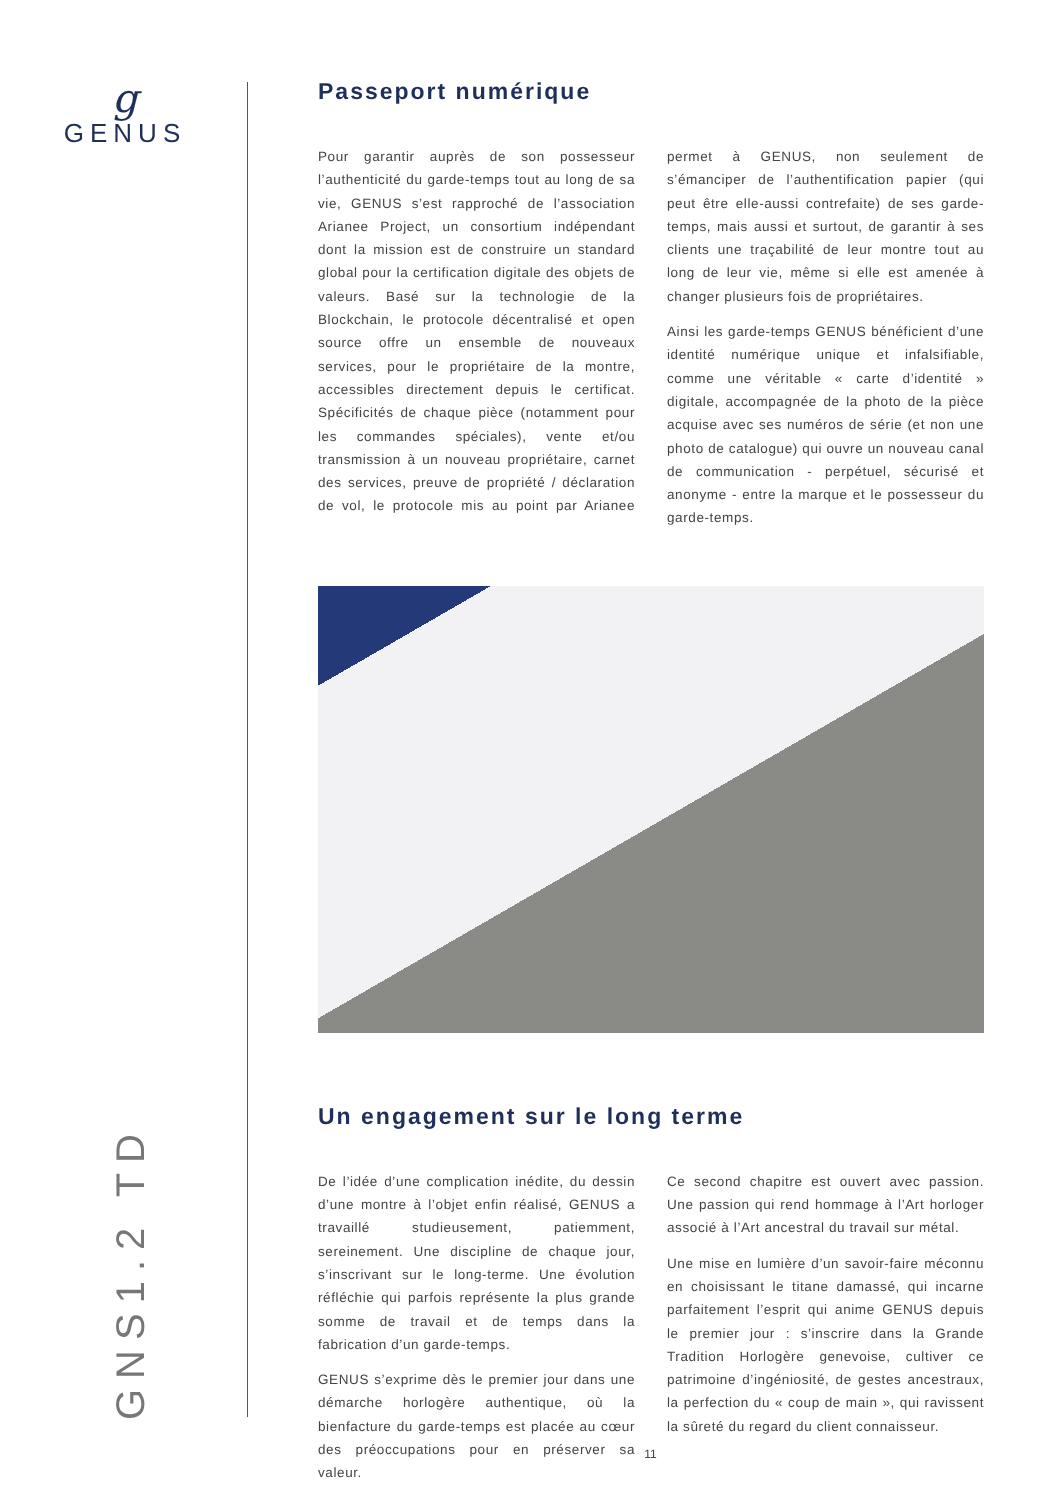g
GENUS
GNS1.2 TD
Passeport numérique
Pour garantir auprès de son possesseur l’authenticité du garde-temps tout au long de sa vie, GENUS s’est rapproché de l’association Arianee Project, un consortium indépendant dont la mission est de construire un standard global pour la certification digitale des objets de valeurs. Basé sur la technologie de la Blockchain, le protocole décentralisé et open source offre un ensemble de nouveaux services, pour le propriétaire de la montre, accessibles directement depuis le certificat. Spécificités de chaque pièce (notamment pour les commandes spéciales), vente et/ou transmission à un nouveau propriétaire, carnet des services, preuve de propriété / déclaration de vol, le protocole mis au point par Arianee permet à GENUS, non seulement de s’émanciper de l’authentification papier (qui peut être elle-aussi contrefaite) de ses garde-temps, mais aussi et surtout, de garantir à ses clients une traçabilité de leur montre tout au long de leur vie, même si elle est amenée à changer plusieurs fois de propriétaires.
Ainsi les garde-temps GENUS bénéficient d’une identité numérique unique et infalsifiable, comme une véritable « carte d’identité » digitale, accompagnée de la photo de la pièce acquise avec ses numéros de série (et non une photo de catalogue) qui ouvre un nouveau canal de communication - perpétuel, sécurisé et anonyme - entre la marque et le possesseur du garde-temps.
Un engagement sur le long terme
De l’idée d’une complication inédite, du dessin d’une montre à l’objet enfin réalisé, GENUS a travaillé studieusement, patiemment, sereinement. Une discipline de chaque jour, s’inscrivant sur le long-terme. Une évolution réfléchie qui parfois représente la plus grande somme de travail et de temps dans la fabrication d’un garde-temps.
GENUS s’exprime dès le premier jour dans une démarche horlogère authentique, où la bienfacture du garde-temps est placée au cœur des préoccupations pour en préserver sa valeur.
Ce second chapitre est ouvert avec passion. Une passion qui rend hommage à l’Art horloger associé à l’Art ancestral du travail sur métal.
Une mise en lumière d’un savoir-faire méconnu en choisissant le titane damassé, qui incarne parfaitement l’esprit qui anime GENUS depuis le premier jour : s’inscrire dans la Grande Tradition Horlogère genevoise, cultiver ce patrimoine d’ingéniosité, de gestes ancestraux, la perfection du « coup de main », qui ravissent la sûreté du regard du client connaisseur.
11